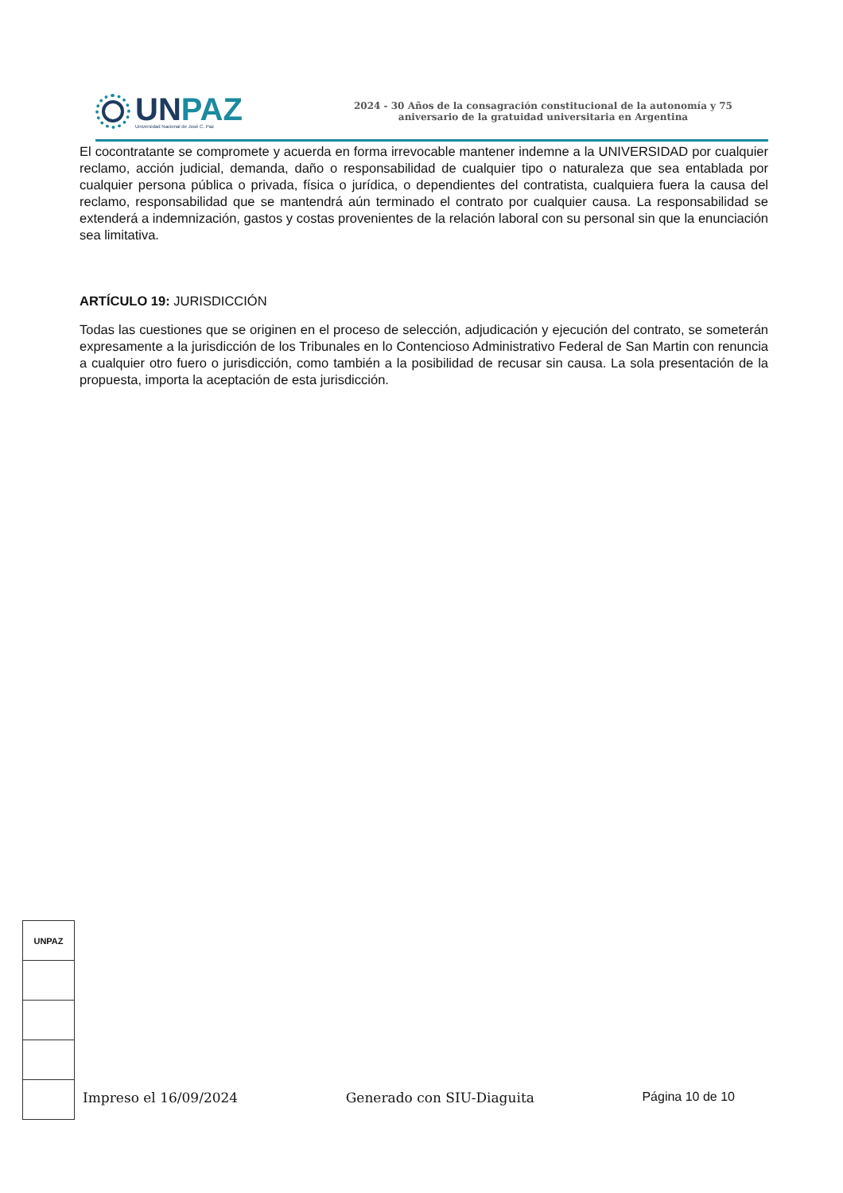UNPAZ
Universidad Nacional de José C. Paz
2024 - 30 Años de la consagración constitucional de la autonomía y 75
aniversario de la gratuidad universitaria en Argentina
El cocontratante se compromete y acuerda en forma irrevocable mantener indemne a la UNIVERSIDAD por cualquier reclamo, acción judicial, demanda, daño o responsabilidad de cualquier tipo o naturaleza que sea entablada por cualquier persona pública o privada, física o jurídica, o dependientes del contratista, cualquiera fuera la causa del reclamo, responsabilidad que se mantendrá aún terminado el contrato por cualquier causa. La responsabilidad se extenderá a indemnización, gastos y costas provenientes de la relación laboral con su personal sin que la enunciación sea limitativa.
ARTÍCULO 19: JURISDICCIÓN
Todas las cuestiones que se originen en el proceso de selección, adjudicación y ejecución del contrato, se someterán expresamente a la jurisdicción de los Tribunales en lo Contencioso Administrativo Federal de San Martin con renuncia a cualquier otro fuero o jurisdicción, como también a la posibilidad de recusar sin causa. La sola presentación de la propuesta, importa la aceptación de esta jurisdicción.
UNPAZ
Impreso el 16/09/2024 Generado con SIU-Diaguita Página 10 de 10